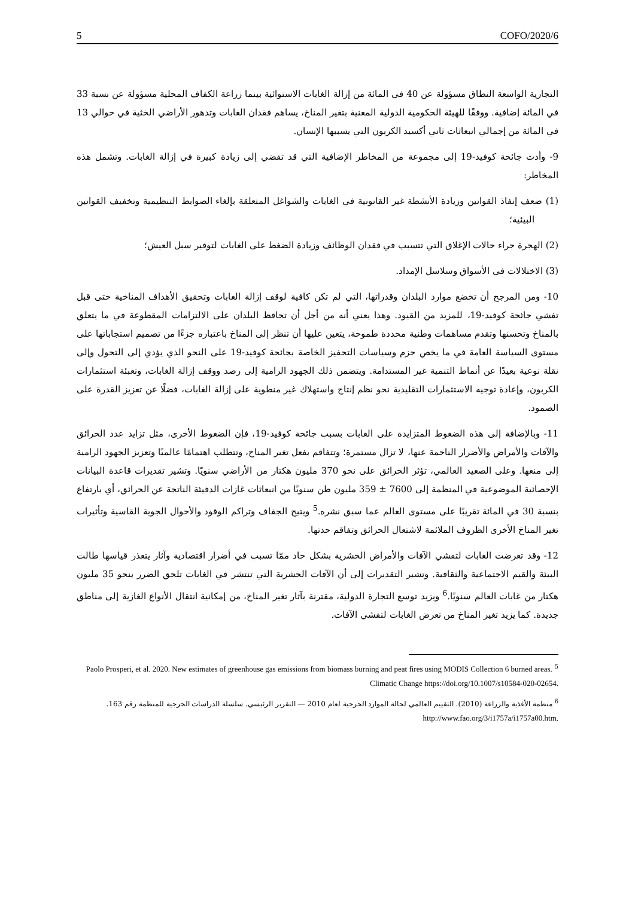5 COFO/2020/6
التجارية الواسعة النطاق مسؤولة عن 40 في المائة من إزالة الغابات الاستوائية بينما زراعة الكفاف المحلية مسؤولة عن نسبة 33 في المائة إضافية. ووفقًا للهيئة الحكومية الدولية المعنية بتغير المناخ، يساهم فقدان الغابات وتدهور الأراضي الخثية في حوالي 13 في المائة من إجمالي انبعاثات ثاني أكسيد الكربون التي يسببها الإنسان.
9- وأدت جائحة كوفيد-19 إلى مجموعة من المخاطر الإضافية التي قد تفضي إلى زيادة كبيرة في إزالة الغابات. وتشمل هذه المخاطر:
(1) ضعف إنفاذ القوانين وزيادة الأنشطة غير القانونية في الغابات والشواغل المتعلقة بإلغاء الضوابط التنظيمية وتخفيف القوانين البيئية؛
(2) الهجرة جراء حالات الإغلاق التي تتسبب في فقدان الوظائف وزيادة الضغط على الغابات لتوفير سبل العيش؛
(3) الاختلالات في الأسواق وسلاسل الإمداد.
10- ومن المرجح أن تخضع موارد البلدان وقدراتها، التي لم تكن كافية لوقف إزالة الغابات وتحقيق الأهداف المناخية حتى قبل تفشي جائحة كوفيد-19، للمزيد من القيود. وهذا يعني أنه من أجل أن تحافظ البلدان على الالتزامات المقطوعة في ما يتعلق بالمناخ وتحسنها وتقدم مساهمات وطنية محددة طموحة، يتعين عليها أن تنظر إلى المناخ باعتباره جزءًا من تصميم استجاباتها على مستوى السياسة العامة في ما يخص حزم وسياسات التحفيز الخاصة بجائحة كوفيد-19 على النحو الذي يؤدي إلى التحول وإلى نقلة نوعية بعيدًا عن أنماط التنمية غير المستدامة. ويتضمن ذلك الجهود الرامية إلى رصد ووقف إزالة الغابات، وتعبئة استثمارات الكربون، وإعادة توجيه الاستثمارات التقليدية نحو نظم إنتاج واستهلاك غير منطوية على إزالة الغابات، فضلًا عن تعزيز القدرة على الصمود.
11- وبالإضافة إلى هذه الضغوط المتزايدة على الغابات بسبب جائحة كوفيد-19، فإن الضغوط الأخرى، مثل تزايد عدد الحرائق والآفات والأمراض والأضرار الناجمة عنها، لا تزال مستمرة؛ وتتفاقم بفعل تغير المناخ، وتتطلب اهتمامًا عالميًا وتعزيز الجهود الرامية إلى منعها. وعلى الصعيد العالمي، تؤثر الحرائق على نحو 370 مليون هكتار من الأراضي سنويًا. وتشير تقديرات قاعدة البيانات الإحصائية الموضوعية في المنظمة إلى 7600 ± 359 مليون طن سنويًا من انبعاثات غازات الدفيئة الناتجة عن الحرائق، أي بارتفاع بنسبة 30 في المائة تقريبًا على مستوى العالم عما سبق نشره.<sup>5</sup> ويتيح الجفاف وتراكم الوقود والأحوال الجوية القاسية وتأثيرات تغير المناخ الأخرى الظروف الملائمة لاشتعال الحرائق وتفاقم حدتها.
12- وقد تعرضت الغابات لتفشي الآفات والأمراض الحشرية بشكل حاد ممّا تسبب في أضرار اقتصادية وآثار يتعذر قياسها طالت البيئة والقيم الاجتماعية والثقافية. وتشير التقديرات إلى أن الآفات الحشرية التي تنتشر في الغابات تلحق الضرر بنحو 35 مليون هكتار من غابات العالم سنويًا.<sup>6</sup> ويزيد توسع التجارة الدولية، مقترنة بآثار تغير المناخ، من إمكانية انتقال الأنواع الغازية إلى مناطق جديدة. كما يزيد تغير المناخ من تعرض الغابات لتفشي الآفات.
<sup>5</sup> Paolo Prosperi, et al. 2020. New estimates of greenhouse gas emissions from biomass burning and peat fires using MODIS Collection 6 burned areas. Climatic Change https://doi.org/10.1007/s10584-020-02654.
<sup>6</sup> منظمة الأغذية والزراعة (2010). التقييم العالمي لحالة الموارد الحرجية لعام 2010 — التقرير الرئيسي. سلسلة الدراسات الحرجية للمنظمة رقم 163. http://www.fao.org/3/i1757a/i1757a00.htm.